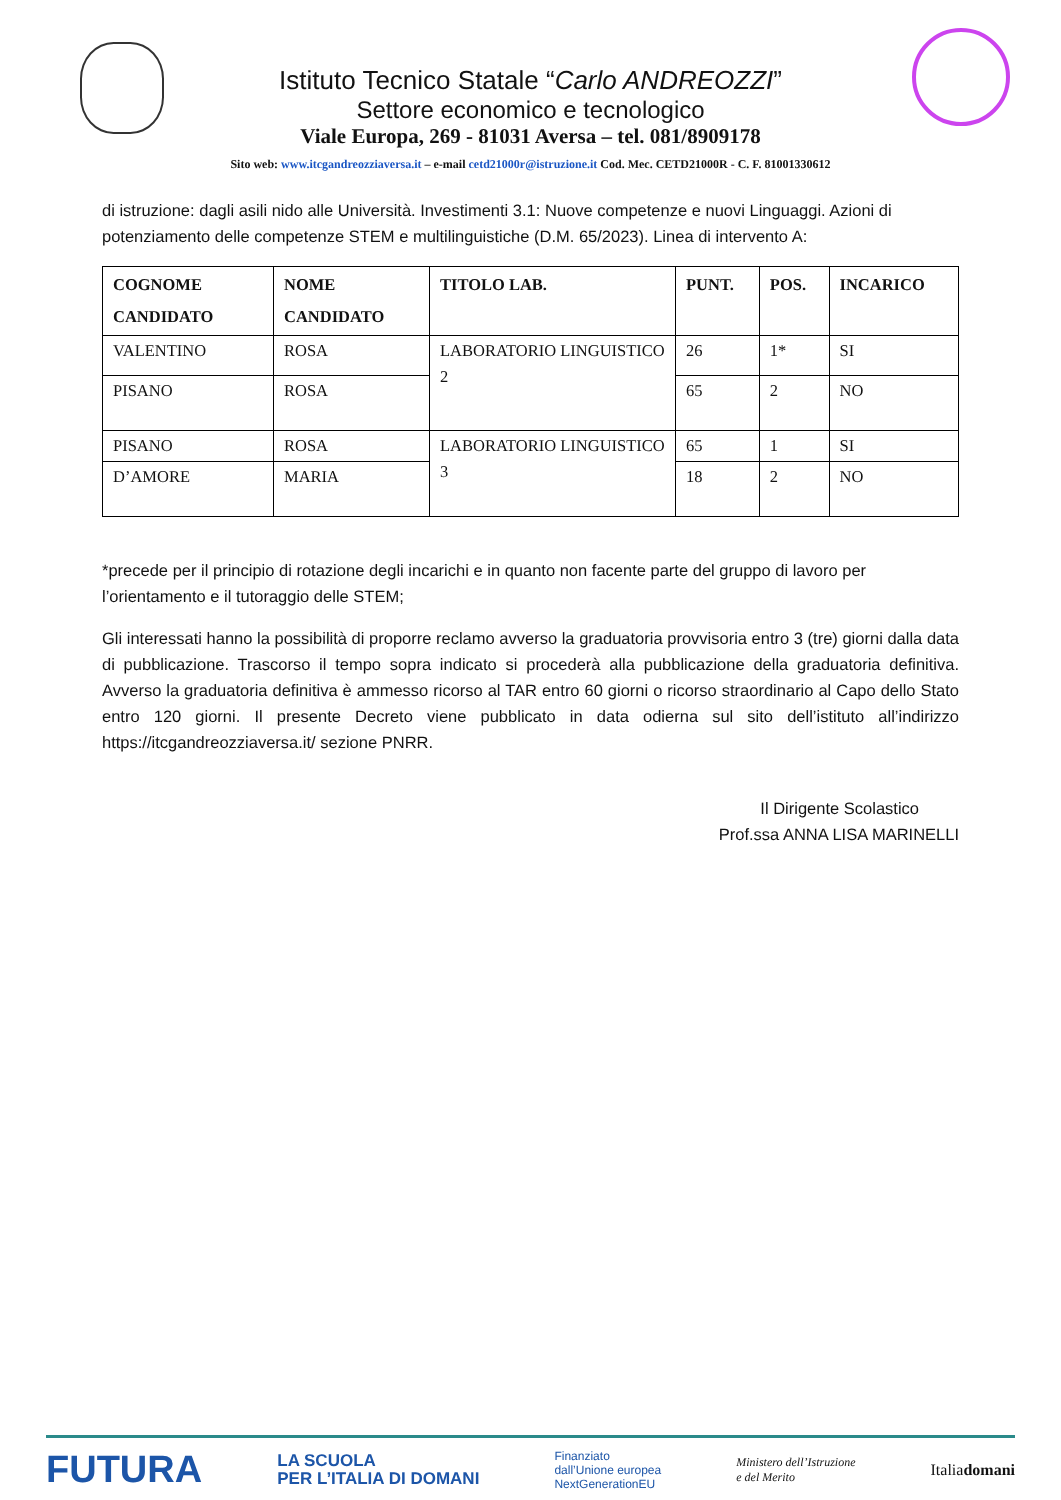Istituto Tecnico Statale “Carlo ANDREOZZI”
Settore economico e tecnologico
Viale Europa, 269 - 81031 Aversa – tel. 081/8909178
Sito web: www.itcgandreozziaversa.it – e-mail cetd21000r@istruzione.it Cod. Mec. CETD21000R - C. F. 81001330612
di istruzione: dagli asili nido alle Università. Investimenti 3.1: Nuove competenze e nuovi Linguaggi. Azioni di potenziamento delle competenze STEM e multilinguistiche (D.M. 65/2023). Linea di intervento A:
| COGNOME CANDIDATO | NOME CANDIDATO | TITOLO LAB. | PUNT. | POS. | INCARICO |
| --- | --- | --- | --- | --- | --- |
| VALENTINO | ROSA | LABORATORIO LINGUISTICO 2 | 26 | 1* | SI |
| PISANO | ROSA | | 65 | 2 | NO |
| PISANO | ROSA | LABORATORIO LINGUISTICO 3 | 65 | 1 | SI |
| D’AMORE | MARIA | | 18 | 2 | NO |
*precede per il principio di rotazione degli incarichi e in quanto non facente parte del gruppo di lavoro per l’orientamento e il tutoraggio delle STEM;
Gli interessati hanno la possibilità di proporre reclamo avverso la graduatoria provvisoria entro 3 (tre) giorni dalla data di pubblicazione. Trascorso il tempo sopra indicato si procederà alla pubblicazione della graduatoria definitiva. Avverso la graduatoria definitiva è ammesso ricorso al TAR entro 60 giorni o ricorso straordinario al Capo dello Stato entro 120 giorni. Il presente Decreto viene pubblicato in data odierna sul sito dell’istituto all’indirizzo https://itcgandreozziaversa.it/ sezione PNRR.
Il Dirigente Scolastico
Prof.ssa ANNA LISA MARINELLI
FUTURA LA SCUOLA
PER L’ITALIA DI DOMANI Finanziato
dall’Unione europea
NextGenerationEU Ministero dell’Istruzione
e del Merito Italiadomani